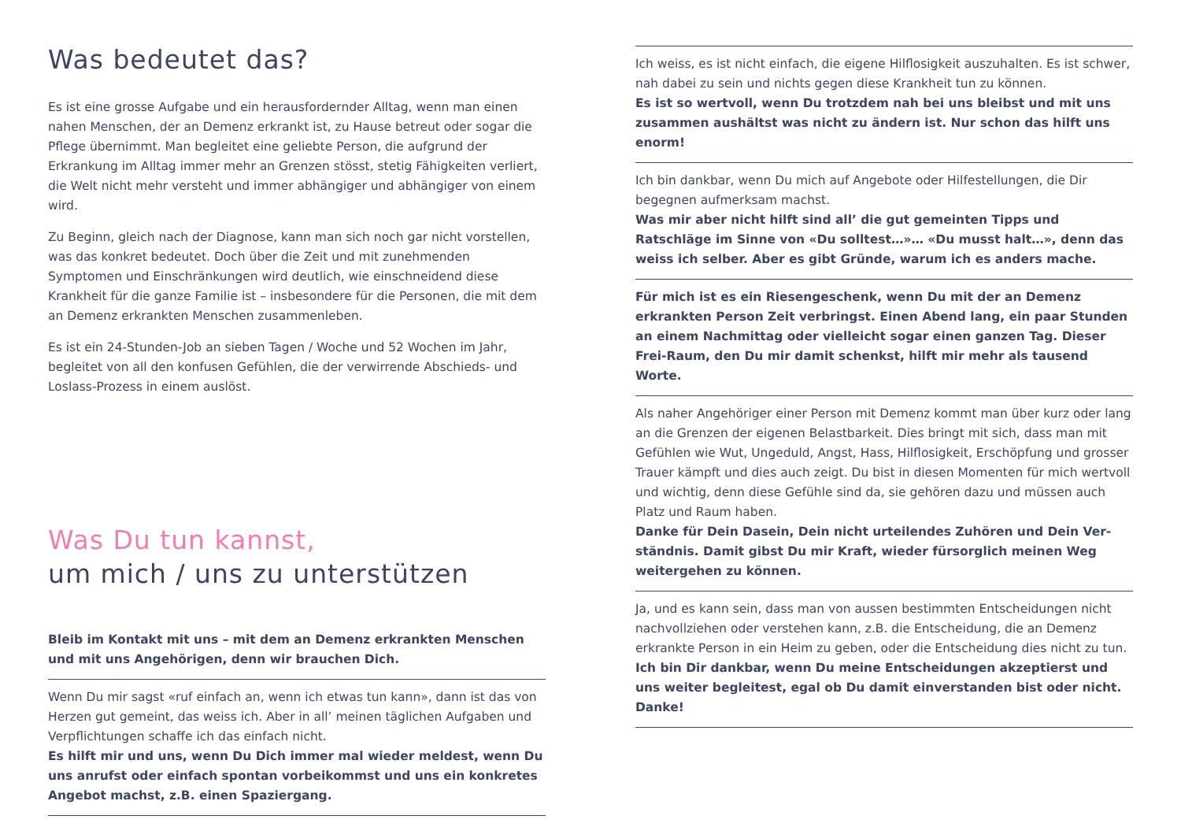Was bedeutet das?
Es ist eine grosse Aufgabe und ein herausfordernder Alltag, wenn man einen nahen Menschen, der an Demenz erkrankt ist, zu Hause betreut oder sogar die Pflege übernimmt. Man begleitet eine geliebte Person, die aufgrund der Erkrankung im Alltag immer mehr an Gren­zen stösst, stetig Fähigkeiten verliert, die Welt nicht mehr versteht und immer abhängiger und abhängiger von einem wird.
Zu Beginn, gleich nach der Diagnose, kann man sich noch gar nicht vorstellen, was das konkret bedeutet. Doch über die Zeit und mit zunehmenden Symptomen und Einschränkungen wird deutlich, wie einschneidend diese Krankheit für die ganze Familie ist – insbeson­dere für die Personen, die mit dem an Demenz erkrankten Menschen zusammenleben.
Es ist ein 24-Stunden-Job an sieben Tagen / Woche und 52 Wochen im Jahr, begleitet von all den konfusen Gefühlen, die der verwirrende Abschieds- und Loslass-Prozess in einem auslöst.
Was Du tun kannst,
um mich / uns zu unterstützen
Bleib im Kontakt mit uns – mit dem an Demenz erkrankten Menschen und mit uns Angehörigen, denn wir brauchen Dich.
Wenn Du mir sagst «ruf einfach an, wenn ich etwas tun kann», dann ist das von Herzen gut gemeint, das weiss ich. Aber in all’ meinen täglichen Aufgaben und Verpflichtungen schaffe ich das einfach nicht.
Es hilft mir und uns, wenn Du Dich immer mal wieder meldest, wenn Du uns anrufst oder einfach spontan vorbeikommst und uns ein konkretes Angebot machst, z.B. einen Spaziergang.
Ich weiss, es ist nicht einfach, die eigene Hilflosigkeit auszuhalten. Es ist schwer, nah dabei zu sein und nichts gegen diese Krankheit tun zu können.
Es ist so wertvoll, wenn Du trotzdem nah bei uns bleibst und mit uns zusammen aushältst was nicht zu ändern ist. Nur schon das hilft uns enorm!
Ich bin dankbar, wenn Du mich auf Angebote oder Hilfestellungen, die Dir begegnen aufmerksam machst.
Was mir aber nicht hilft sind all’ die gut gemeinten Tipps und Ratschläge im Sinne von «Du solltest…»… «Du musst halt…», denn das weiss ich selber. Aber es gibt Gründe, warum ich es anders mache.
Für mich ist es ein Riesengeschenk, wenn Du mit der an Demenz erkrankten Person Zeit verbringst. Einen Abend lang, ein paar Stunden an einem Nachmittag oder vielleicht sogar einen ganzen Tag. Dieser Frei-Raum, den Du mir damit schenkst, hilft mir mehr als tausend Worte.
Als naher Angehöriger einer Person mit Demenz kommt man über kurz oder lang an die Grenzen der eigenen Belastbarkeit. Dies bringt mit sich, dass man mit Gefühlen wie Wut, Ungeduld, Angst, Hass, Hilflosigkeit, Erschöpfung und grosser Trauer kämpft und dies auch zeigt. Du bist in diesen Momenten für mich wertvoll und wichtig, denn diese Gefühle sind da, sie gehören dazu und müssen auch Platz und Raum haben.
Danke für Dein Dasein, Dein nicht urteilendes Zuhören und Dein Ver­ständnis. Damit gibst Du mir Kraft, wieder fürsorglich meinen Weg weitergehen zu können.
Ja, und es kann sein, dass man von aussen bestimmten Entscheidun­gen nicht nachvollziehen oder verstehen kann, z.B. die Entscheidung, die an Demenz erkrankte Person in ein Heim zu geben, oder die Ent­scheidung dies nicht zu tun.
Ich bin Dir dankbar, wenn Du meine Entscheidungen akzeptierst und uns weiter begleitest, egal ob Du damit einverstanden bist oder nicht. Danke!